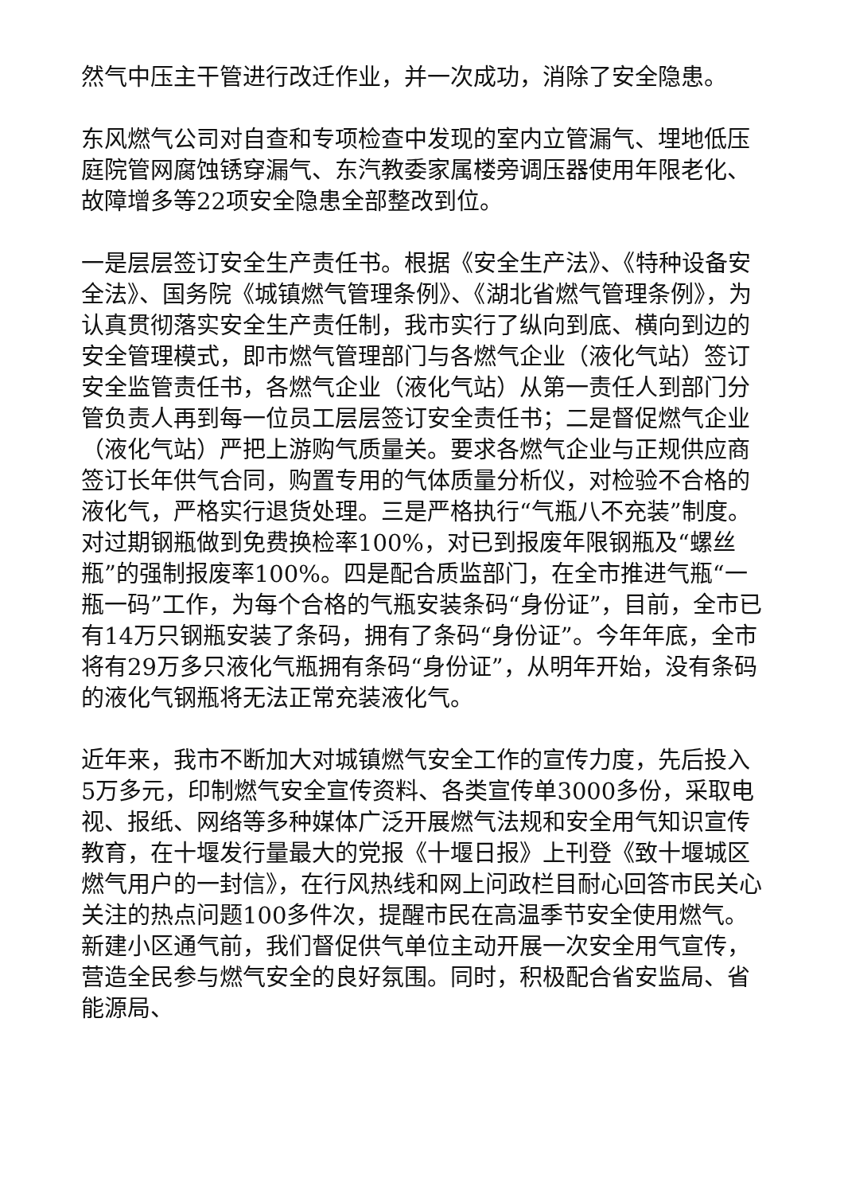然气中压主干管进行改迁作业，并一次成功，消除了安全隐患。
东风燃气公司对自查和专项检查中发现的室内立管漏气、埋地低压庭院管网腐蚀锈穿漏气、东汽教委家属楼旁调压器使用年限老化、故障增多等22项安全隐患全部整改到位。
一是层层签订安全生产责任书。根据《安全生产法》、《特种设备安全法》、国务院《城镇燃气管理条例》、《湖北省燃气管理条例》，为认真贯彻落实安全生产责任制，我市实行了纵向到底、横向到边的安全管理模式，即市燃气管理部门与各燃气企业（液化气站）签订安全监管责任书，各燃气企业（液化气站）从第一责任人到部门分管负责人再到每一位员工层层签订安全责任书；二是督促燃气企业（液化气站）严把上游购气质量关。要求各燃气企业与正规供应商签订长年供气合同，购置专用的气体质量分析仪，对检验不合格的液化气，严格实行退货处理。三是严格执行“气瓶八不充装”制度。对过期钢瓶做到免费换检率100%，对已到报废年限钢瓶及“螺丝瓶”的强制报废率100%。四是配合质监部门，在全市推进气瓶“一瓶一码”工作，为每个合格的气瓶安装条码“身份证”，目前，全市已有14万只钢瓶安装了条码，拥有了条码“身份证”。今年年底，全市将有29万多只液化气瓶拥有条码“身份证”，从明年开始，没有条码的液化气钢瓶将无法正常充装液化气。
近年来，我市不断加大对城镇燃气安全工作的宣传力度，先后投入5万多元，印制燃气安全宣传资料、各类宣传单3000多份，采取电视、报纸、网络等多种媒体广泛开展燃气法规和安全用气知识宣传教育，在十堰发行量最大的党报《十堰日报》上刊登《致十堰城区燃气用户的一封信》，在行风热线和网上问政栏目耐心回答市民关心关注的热点问题100多件次，提醒市民在高温季节安全使用燃气。新建小区通气前，我们督促供气单位主动开展一次安全用气宣传，营造全民参与燃气安全的良好氛围。同时，积极配合省安监局、省能源局、